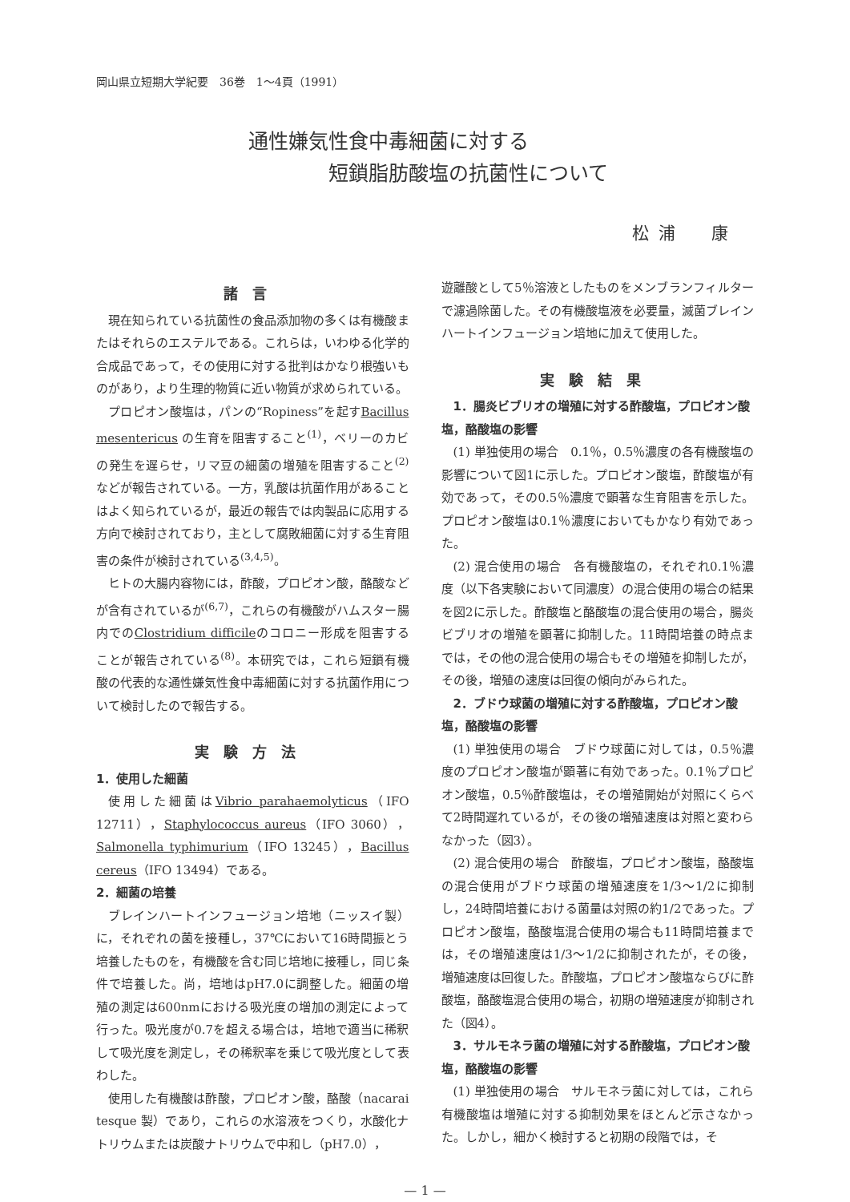岡山県立短期大学紀要　36巻　1～4頁（1991）
通性嫌気性食中毒細菌に対する
短鎖脂肪酸塩の抗菌性について
松浦　康
諸言
現在知られている抗菌性の食品添加物の多くは有機酸またはそれらのエステルである。これらは，いわゆる化学的合成品であって，その使用に対する批判はかなり根強いものがあり，より生理的物質に近い物質が求められている。
プロピオン酸塩は，パンの“Ropiness”を起すBacillus mesentericus の生育を阻害すること<sup>(1)</sup>，ベリーのカビの発生を遅らせ，リマ豆の細菌の増殖を阻害すること<sup>(2)</sup>などが報告されている。一方，乳酸は抗菌作用があることはよく知られているが，最近の報告では肉製品に応用する方向で検討されており，主として腐敗細菌に対する生育阻害の条件が検討されている<sup>(3,4,5)</sup>。
ヒトの大腸内容物には，酢酸，プロピオン酸，酪酸などが含有されているが<sup>(6,7)</sup>，これらの有機酸がハムスター腸内でのClostridium difficileのコロニー形成を阻害することが報告されている<sup>(8)</sup>。本研究では，これら短鎖有機酸の代表的な通性嫌気性食中毒細菌に対する抗菌作用について検討したので報告する。
実験方法
1．使用した細菌
使用した細菌はVibrio parahaemolyticus（IFO 12711），Staphylococcus aureus（IFO 3060），Salmonella typhimurium（IFO 13245），Bacillus cereus（IFO 13494）である。
2．細菌の培養
ブレインハートインフュージョン培地（ニッスイ製）に，それぞれの菌を接種し，37℃において16時間振とう培養したものを，有機酸を含む同じ培地に接種し，同じ条件で培養した。尚，培地はpH7.0に調整した。細菌の増殖の測定は600nmにおける吸光度の増加の測定によって行った。吸光度が0.7を超える場合は，培地で適当に稀釈して吸光度を測定し，その稀釈率を乗じて吸光度として表わした。
使用した有機酸は酢酸，プロピオン酸，酪酸（nacarai tesque 製）であり，これらの水溶液をつくり，水酸化ナトリウムまたは炭酸ナトリウムで中和し（pH7.0），
遊離酸として5％溶液としたものをメンブランフィルターで濾過除菌した。その有機酸塩液を必要量，滅菌ブレインハートインフュージョン培地に加えて使用した。
実験結果
　1．腸炎ビブリオの増殖に対する酢酸塩，プロピオン酸塩，酪酸塩の影響
(1) 単独使用の場合　0.1％，0.5％濃度の各有機酸塩の影響について図1に示した。プロピオン酸塩，酢酸塩が有効であって，その0.5％濃度で顕著な生育阻害を示した。プロピオン酸塩は0.1％濃度においてもかなり有効であった。
(2) 混合使用の場合　各有機酸塩の，それぞれ0.1％濃度（以下各実験において同濃度）の混合使用の場合の結果を図2に示した。酢酸塩と酪酸塩の混合使用の場合，腸炎ビブリオの増殖を顕著に抑制した。11時間培養の時点までは，その他の混合使用の場合もその増殖を抑制したが，その後，増殖の速度は回復の傾向がみられた。
　2．ブドウ球菌の増殖に対する酢酸塩，プロピオン酸塩，酪酸塩の影響
(1) 単独使用の場合　ブドウ球菌に対しては，0.5％濃度のプロピオン酸塩が顕著に有効であった。0.1％プロピオン酸塩，0.5％酢酸塩は，その増殖開始が対照にくらべて2時間遅れているが，その後の増殖速度は対照と変わらなかった（図3）。
(2) 混合使用の場合　酢酸塩，プロピオン酸塩，酪酸塩の混合使用がブドウ球菌の増殖速度を1/3～1/2に抑制し，24時間培養における菌量は対照の約1/2であった。プロピオン酸塩，酪酸塩混合使用の場合も11時間培養までは，その増殖速度は1/3～1/2に抑制されたが，その後，増殖速度は回復した。酢酸塩，プロピオン酸塩ならびに酢酸塩，酪酸塩混合使用の場合，初期の増殖速度が抑制された（図4）。
　3．サルモネラ菌の増殖に対する酢酸塩，プロピオン酸塩，酪酸塩の影響
(1) 単独使用の場合　サルモネラ菌に対しては，これら有機酸塩は増殖に対する抑制効果をほとんど示さなかった。しかし，細かく検討すると初期の段階では，そ
— 1 —